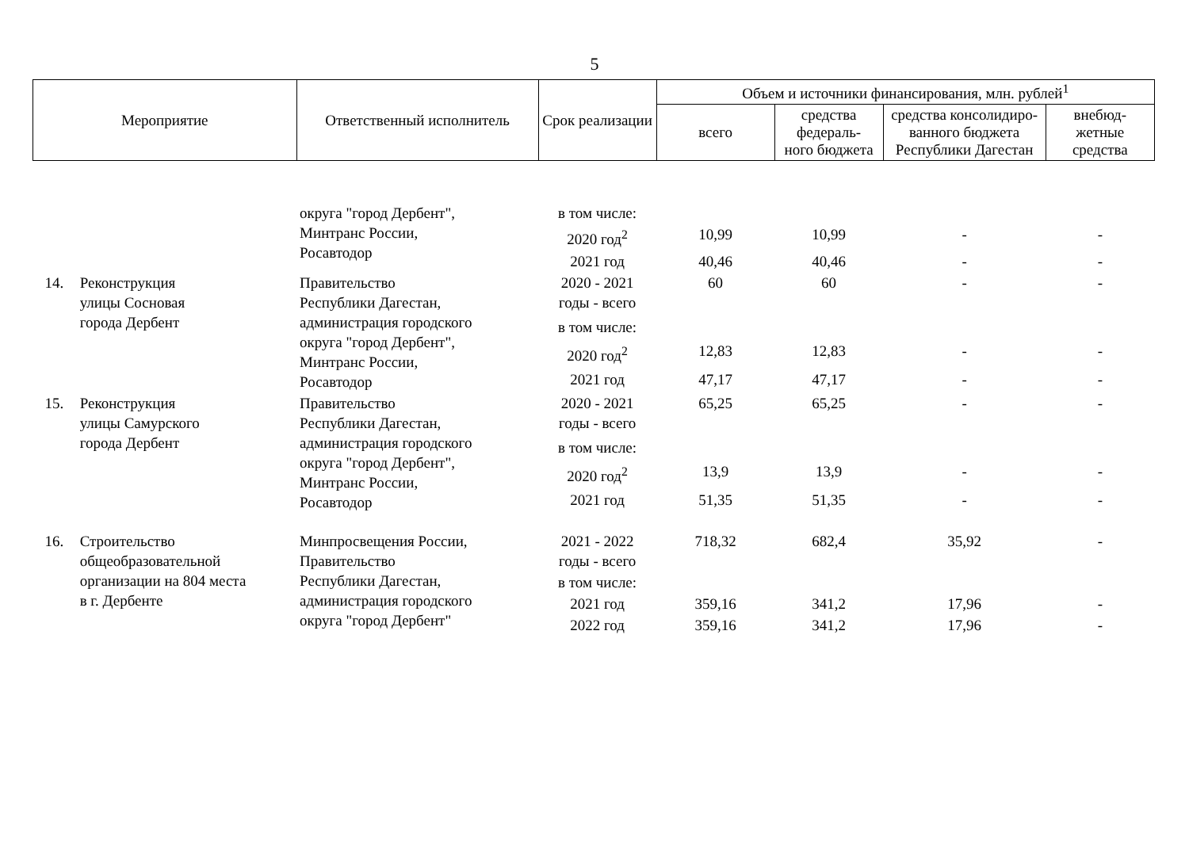5
| Мероприятие | | Ответственный исполнитель | Срок реализации | Объем и источники финансирования, млн. рублей<sup>1</sup> | | | |
| --- | --- | --- | --- | --- | --- | --- | --- |
| | | | | всего | средства федераль- ного бюджета | средства консолидиро- ванного бюджета Республики Дагестан | внебюд- жетные средства |
| | | округа "город Дербент", Минтранс России, Росавтодор | в том числе: | | | | |
| | | | 2020 год<sup>2</sup> | 10,99 | 10,99 | - | - |
| | | | 2021 год | 40,46 | 40,46 | - | - |
| 14. | Реконструкция улицы Сосновая города Дербент | Правительство Республики Дагестан, администрация городского округа "город Дербент", Минтранс России, Росавтодор | 2020 - 2021 годы - всего | 60 | 60 | - | - |
| | | | в том числе: | | | | |
| | | | 2020 год<sup>2</sup> | 12,83 | 12,83 | - | - |
| | | | 2021 год | 47,17 | 47,17 | - | - |
| 15. | Реконструкция улицы Самурского города Дербент | Правительство Республики Дагестан, администрация городского округа "город Дербент", Минтранс России, Росавтодор | 2020 - 2021 годы - всего | 65,25 | 65,25 | - | - |
| | | | в том числе: | | | | |
| | | | 2020 год<sup>2</sup> | 13,9 | 13,9 | - | - |
| | | | 2021 год | 51,35 | 51,35 | - | - |
| 16. | Строительство общеобразовательной организации на 804 места в г. Дербенте | Минпросвещения России, Правительство Республики Дагестан, администрация городского округа "город Дербент" | 2021 - 2022 годы - всего | 718,32 | 682,4 | 35,92 | - |
| | | | в том числе: | | | | |
| | | | 2021 год | 359,16 | 341,2 | 17,96 | - |
| | | | 2022 год | 359,16 | 341,2 | 17,96 | - |